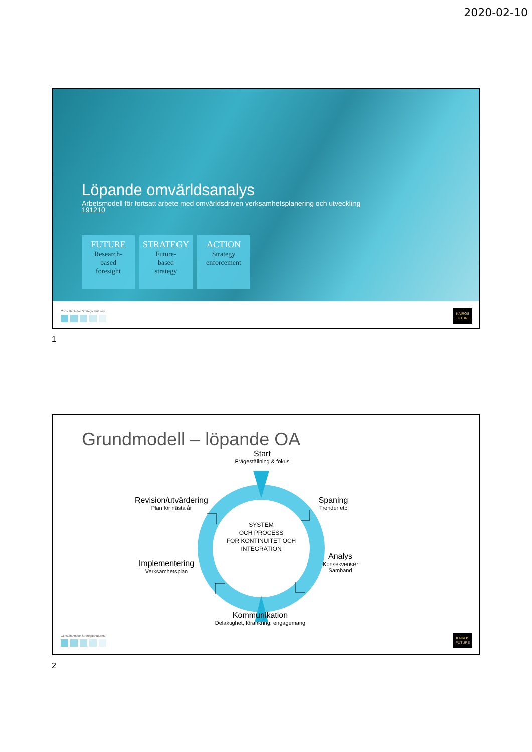2020-02-10
Löpande omvärldsanalys
Arbetsmodell för fortsatt arbete med omvärldsdriven verksamhetsplanering och utveckling
191210
FUTURE
Research-
based
foresight
STRATEGY
Future-
based
strategy
ACTION
Strategy
enforcement
Consultants for Strategic Futures.
KAIROS
FUTURE
1
Grundmodell – löpande OA
Start
Frågeställning & fokus
Revision/utvärdering
Plan för nästa år
Spaning
Trender etc
SYSTEM
OCH PROCESS
FÖR KONTINUITET OCH
INTEGRATION
Implementering
Verksamhetsplan
Analys
Konsekvenser
Samband
Kommunikation
Delaktighet, förankring, engagemang
Consultants for Strategic Futures.
KAIROS
FUTURE
2